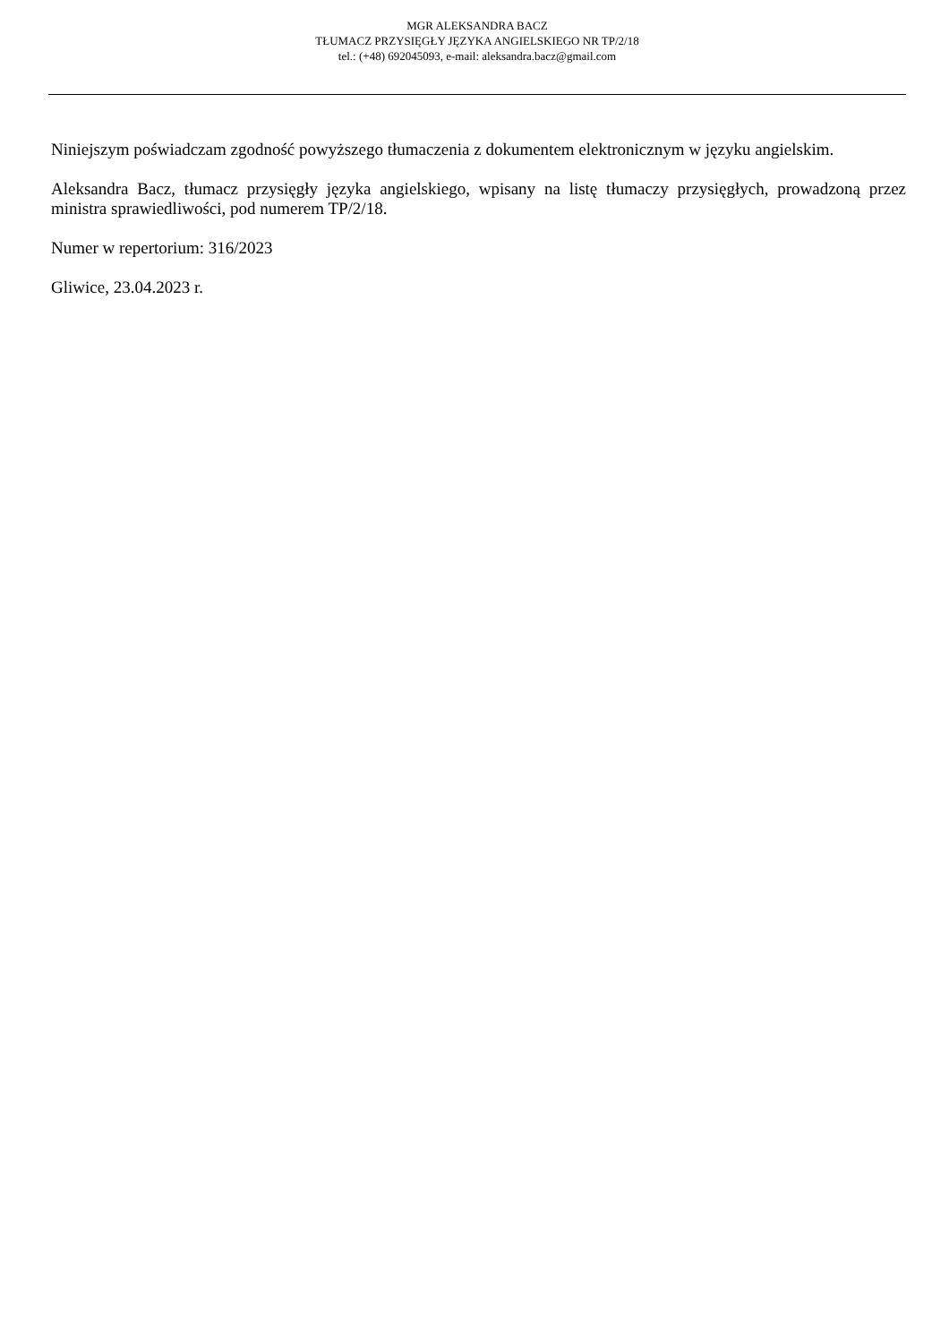MGR ALEKSANDRA BACZ
TŁUMACZ PRZYSIĘGŁY JĘZYKA ANGIELSKIEGO NR TP/2/18
tel.: (+48) 692045093, e-mail: aleksandra.bacz@gmail.com
Niniejszym poświadczam zgodność powyższego tłumaczenia z dokumentem elektronicznym w języku angielskim.
Aleksandra Bacz, tłumacz przysięgły języka angielskiego, wpisany na listę tłumaczy przysięgłych, prowadzoną przez ministra sprawiedliwości, pod numerem TP/2/18.
Numer w repertorium: 316/2023
Gliwice, 23.04.2023 r.